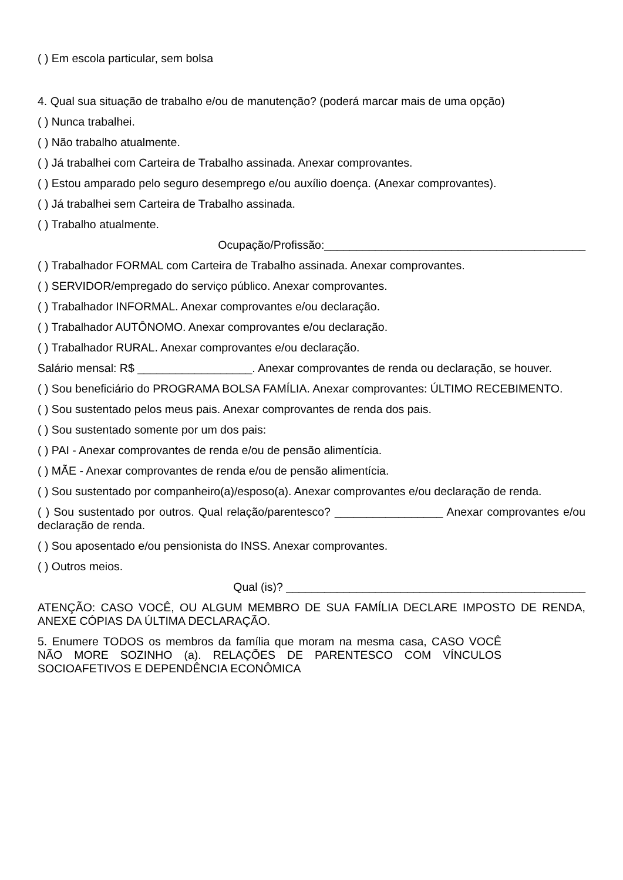( ) Em escola particular, sem bolsa
4. Qual sua situação de trabalho e/ou de manutenção? (poderá marcar mais de uma opção)
( ) Nunca trabalhei.
( ) Não trabalho atualmente.
( ) Já trabalhei com Carteira de Trabalho assinada. Anexar comprovantes.
( ) Estou amparado pelo seguro desemprego e/ou auxílio doença. (Anexar comprovantes).
( ) Já trabalhei sem Carteira de Trabalho assinada.
( ) Trabalho atualmente.
Ocupação/Profissão:_________________________________________
( ) Trabalhador FORMAL com Carteira de Trabalho assinada. Anexar comprovantes.
( ) SERVIDOR/empregado do serviço público. Anexar comprovantes.
( ) Trabalhador INFORMAL. Anexar comprovantes e/ou declaração.
( ) Trabalhador AUTÔNOMO. Anexar comprovantes e/ou declaração.
( ) Trabalhador RURAL. Anexar comprovantes e/ou declaração.
Salário mensal: R$ __________________. Anexar comprovantes de renda ou declaração, se houver.
( ) Sou beneficiário do PROGRAMA BOLSA FAMÍLIA. Anexar comprovantes: ÚLTIMO RECEBIMENTO.
( ) Sou sustentado pelos meus pais. Anexar comprovantes de renda dos pais.
( ) Sou sustentado somente por um dos pais:
( ) PAI - Anexar comprovantes de renda e/ou de pensão alimentícia.
( ) MÃE - Anexar comprovantes de renda e/ou de pensão alimentícia.
( ) Sou sustentado por companheiro(a)/esposo(a). Anexar comprovantes e/ou declaração de renda.
( ) Sou sustentado por outros. Qual relação/parentesco? _________________ Anexar comprovantes e/ou declaração de renda.
( ) Sou aposentado e/ou pensionista do INSS. Anexar comprovantes.
( ) Outros meios.
Qual (is)? _______________________________________________
ATENÇÃO: CASO VOCÊ, OU ALGUM MEMBRO DE SUA FAMÍLIA DECLARE IMPOSTO DE RENDA, ANEXE CÓPIAS DA ÚLTIMA DECLARAÇÃO.
5. Enumere TODOS os membros da família que moram na mesma casa, CASO VOCÊ NÃO MORE SOZINHO (a). RELAÇÕES DE PARENTESCO COM VÍNCULOS SOCIOAFETIVOS E DEPENDÊNCIA ECONÔMICA